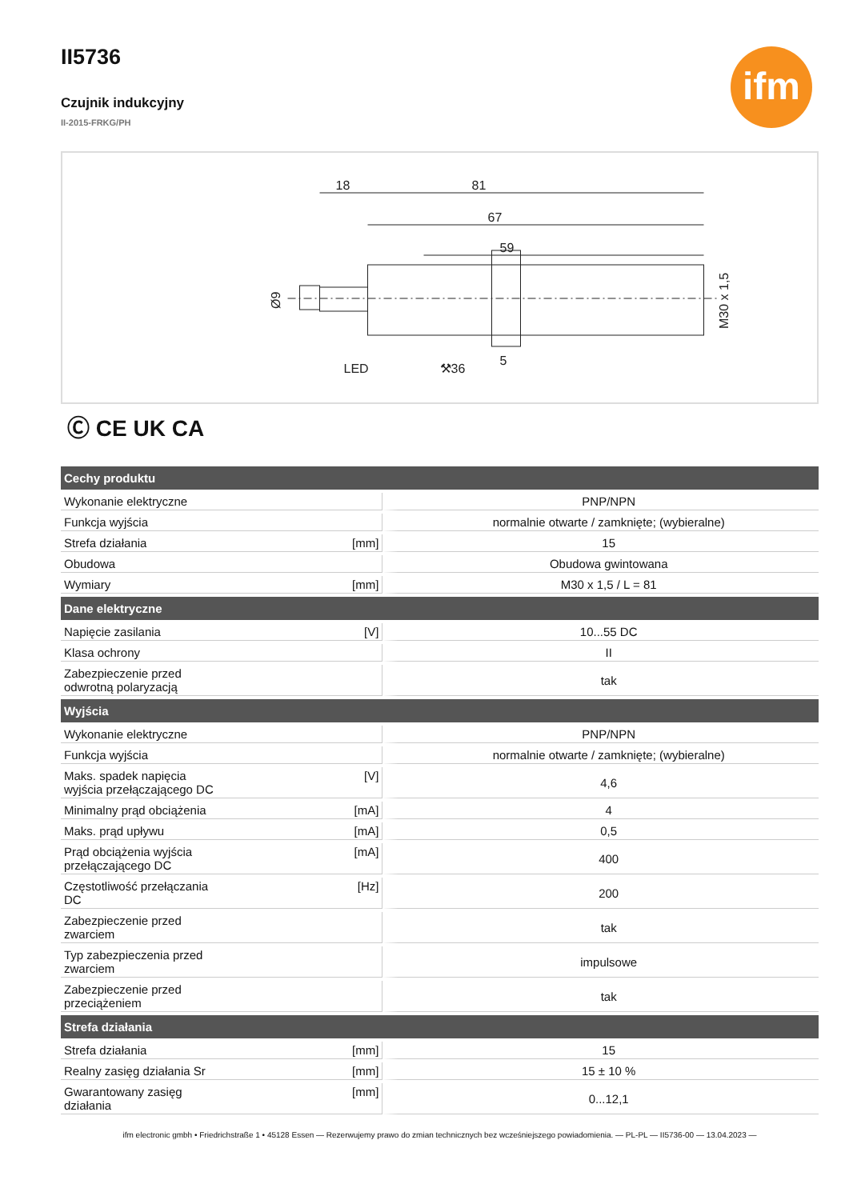ifm
II5736
Czujnik indukcyjny
II-2015-FRKG/PH
18
81
67
59
LED
⚒36
5
M30 x 1,5
Ø9
Ⓒ CE UK CA
| Cechy produktu | | |
| --- | --- | --- |
| Wykonanie elektryczne | | PNP/NPN |
| Funkcja wyjścia | | normalnie otwarte / zamknięte; (wybieralne) |
| Strefa działania | [mm] | 15 |
| Obudowa | | Obudowa gwintowana |
| Wymiary | [mm] | M30 x 1,5 / L = 81 |
| Dane elektryczne | | |
| Napięcie zasilania | [V] | 10...55 DC |
| Klasa ochrony | | II |
| Zabezpieczenie przed odwrotną polaryzacją | | tak |
| Wyjścia | | |
| Wykonanie elektryczne | | PNP/NPN |
| Funkcja wyjścia | | normalnie otwarte / zamknięte; (wybieralne) |
| Maks. spadek napięcia wyjścia przełączającego DC | [V] | 4,6 |
| Minimalny prąd obciążenia | [mA] | 4 |
| Maks. prąd upływu | [mA] | 0,5 |
| Prąd obciążenia wyjścia przełączającego DC | [mA] | 400 |
| Częstotliwość przełączania DC | [Hz] | 200 |
| Zabezpieczenie przed zwarciem | | tak |
| Typ zabezpieczenia przed zwarciem | | impulsowe |
| Zabezpieczenie przed przeciążeniem | | tak |
| Strefa działania | | |
| Strefa działania | [mm] | 15 |
| Realny zasięg działania Sr | [mm] | 15 ± 10 % |
| Gwarantowany zasięg działania | [mm] | 0...12,1 |
ifm electronic gmbh • Friedrichstraße 1 • 45128 Essen — Rezerwujemy prawo do zmian technicznych bez wcześniejszego powiadomienia. — PL-PL — II5736-00 — 13.04.2023 —